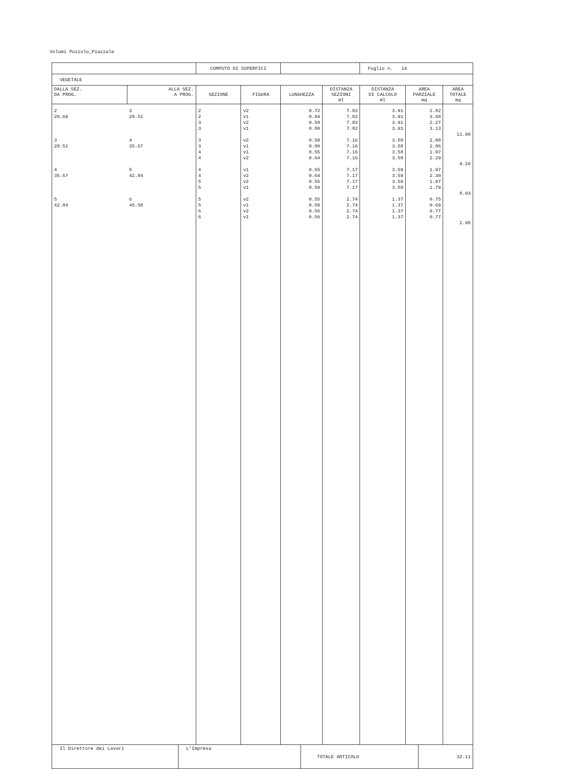Volumi Pozzolo_Piazzale
| | | COMPUTO DI SUPERFICI | | | | Foglio n. 14 | | |
| VEGETALE | | | | | | | | |
| DALLA SEZ. DA PROG. | ALLA SEZ. A PROG. | SEZIONE | FIGURA | LUNGHEZZA | DISTANZA SEZIONI ml | DISTANZA DI CALCOLO ml | AREA PARZIALE mq | AREA TOTALE mq |
| 2 20.69 3 28.51 4 35.67 5 42.84 | 3 28.51 4 35.67 5 42.84 6 45.58 | 2 2 3 3 3 3 4 4 4 4 5 5 5 5 6 6 | v2 v1 v2 v1 v2 v1 v1 v2 v1 v2 v2 v1 v2 v1 v2 v1 | 0.72 0.94 0.58 0.80 0.58 0.80 0.55 0.64 0.55 0.64 0.55 0.50 0.55 0.50 0.56 0.56 | 7.82 7.82 7.82 7.82 7.16 7.16 7.16 7.16 7.17 7.17 7.17 7.17 2.74 2.74 2.74 2.74 | 3.91 3.91 3.91 3.91 3.58 3.58 3.58 3.58 3.59 3.59 3.59 3.59 1.37 1.37 1.37 1.37 | 2.82 3.68 2.27 3.13 2.08 2.86 1.97 2.29 1.97 2.30 1.97 1.79 0.75 0.69 0.77 0.77 | 11.90 9.20 8.03 2.98 |
| Il Direttore dei Lavori | L'Impresa | TOTALE ARTICOLO | 32.11 |